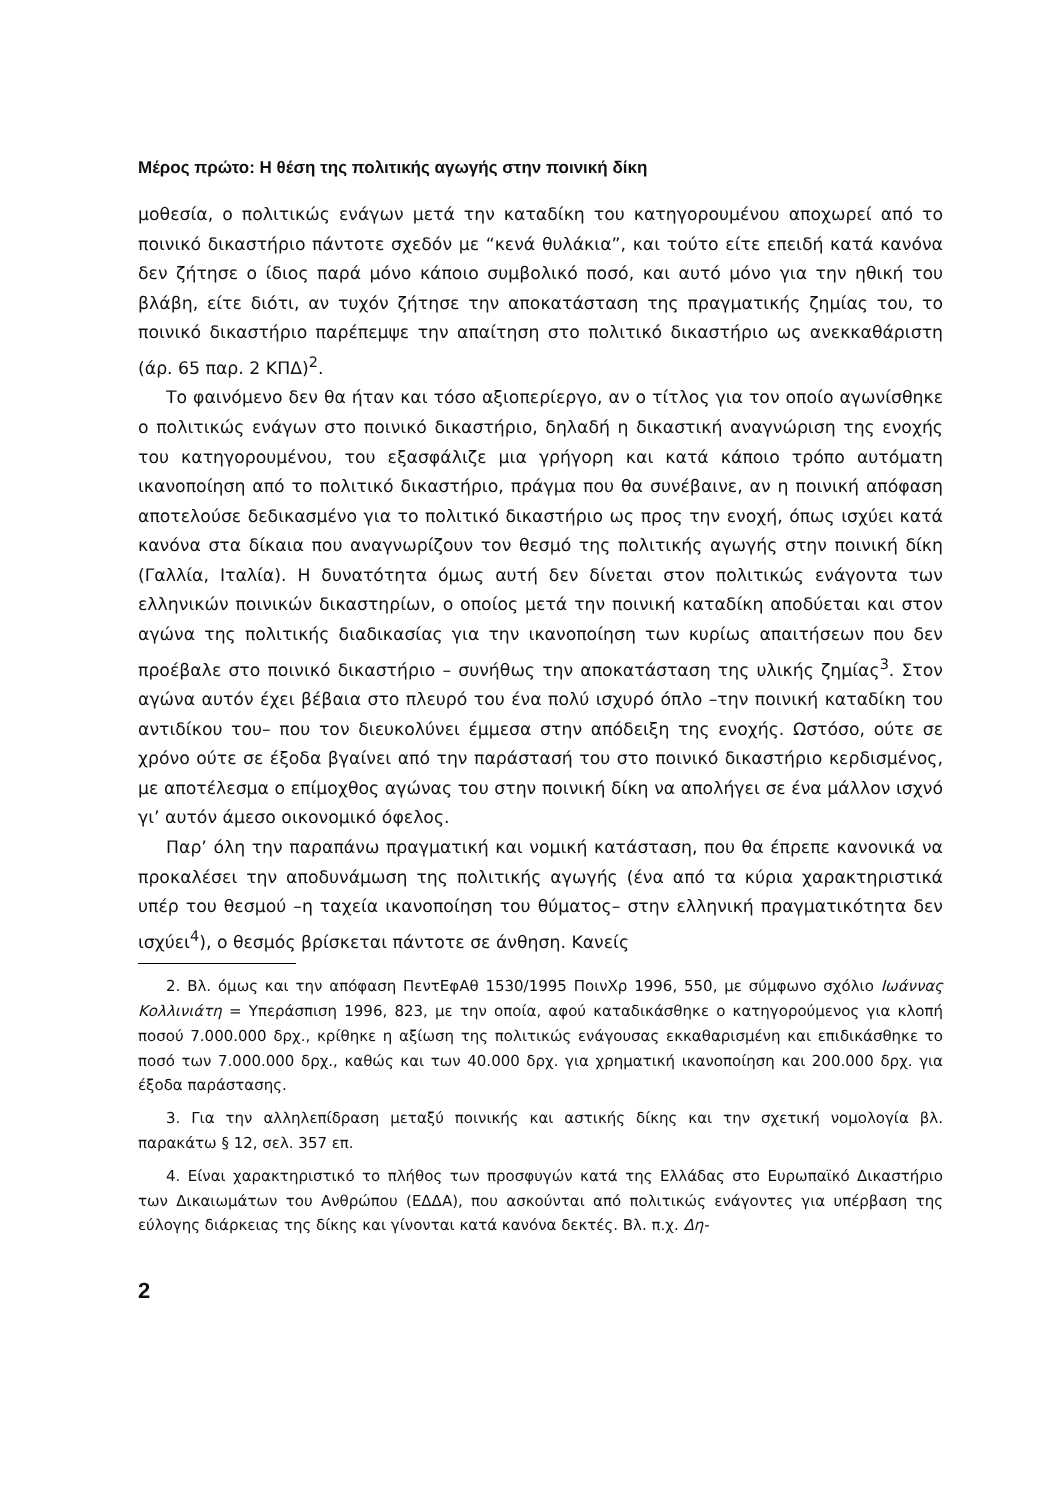Μέρος πρώτο: Η θέση της πολιτικής αγωγής στην ποινική δίκη
μοθεσία, ο πολιτικώς ενάγων μετά την καταδίκη του κατηγορουμένου αποχωρεί από το ποινικό δικαστήριο πάντοτε σχεδόν με “κενά θυλάκια”, και τούτο είτε επειδή κατά κανόνα δεν ζήτησε ο ίδιος παρά μόνο κάποιο συμβολικό ποσό, και αυτό μόνο για την ηθική του βλάβη, είτε διότι, αν τυχόν ζήτησε την αποκατάσταση της πραγματικής ζημίας του, το ποινικό δικαστήριο παρέπεμψε την απαίτηση στο πολιτικό δικαστήριο ως ανεκκαθάριστη (άρ. 65 παρ. 2 ΚΠΔ)<sup>2</sup>.
Το φαινόμενο δεν θα ήταν και τόσο αξιοπερίεργο, αν ο τίτλος για τον οποίο αγωνίσθηκε ο πολιτικώς ενάγων στο ποινικό δικαστήριο, δηλαδή η δικαστική αναγνώριση της ενοχής του κατηγορουμένου, του εξασφάλιζε μια γρήγορη και κατά κάποιο τρόπο αυτόματη ικανοποίηση από το πολιτικό δικαστήριο, πράγμα που θα συνέβαινε, αν η ποινική απόφαση αποτελούσε δεδικασμένο για το πολιτικό δικαστήριο ως προς την ενοχή, όπως ισχύει κατά κανόνα στα δίκαια που αναγνωρίζουν τον θεσμό της πολιτικής αγωγής στην ποινική δίκη (Γαλλία, Ιταλία). Η δυνατότητα όμως αυτή δεν δίνεται στον πολιτικώς ενάγοντα των ελληνικών ποινικών δικαστηρίων, ο οποίος μετά την ποινική καταδίκη αποδύεται και στον αγώνα της πολιτικής διαδικασίας για την ικανοποίηση των κυρίως απαιτήσεων που δεν προέβαλε στο ποινικό δικαστήριο – συνήθως την αποκατάσταση της υλικής ζημίας<sup>3</sup>. Στον αγώνα αυτόν έχει βέβαια στο πλευρό του ένα πολύ ισχυρό όπλο –την ποινική καταδίκη του αντιδίκου του– που τον διευκολύνει έμμεσα στην απόδειξη της ενοχής. Ωστόσο, ούτε σε χρόνο ούτε σε έξοδα βγαίνει από την παράστασή του στο ποινικό δικαστήριο κερδισμένος, με αποτέλεσμα ο επίμοχθος αγώνας του στην ποινική δίκη να απολήγει σε ένα μάλλον ισχνό γι’ αυτόν άμεσο οικονομικό όφελος.
Παρ’ όλη την παραπάνω πραγματική και νομική κατάσταση, που θα έπρεπε κανονικά να προκαλέσει την αποδυνάμωση της πολιτικής αγωγής (ένα από τα κύρια χαρακτηριστικά υπέρ του θεσμού –η ταχεία ικανοποίηση του θύματος– στην ελληνική πραγματικότητα δεν ισχύει<sup>4</sup>), ο θεσμός βρίσκεται πάντοτε σε άνθηση. Κανείς
2. Βλ. όμως και την απόφαση ΠεντΕφΑθ 1530/1995 ΠοινΧρ 1996, 550, με σύμφωνο σχόλιο Ιωάννας Κολλινιάτη = Υπεράσπιση 1996, 823, με την οποία, αφού καταδικάσθηκε ο κατηγορούμενος για κλοπή ποσού 7.000.000 δρχ., κρίθηκε η αξίωση της πολιτικώς ενάγουσας εκκαθαρισμένη και επιδικάσθηκε το ποσό των 7.000.000 δρχ., καθώς και των 40.000 δρχ. για χρηματική ικανοποίηση και 200.000 δρχ. για έξοδα παράστασης.
3. Για την αλληλεπίδραση μεταξύ ποινικής και αστικής δίκης και την σχετική νομολογία βλ. παρακάτω § 12, σελ. 357 επ.
4. Είναι χαρακτηριστικό το πλήθος των προσφυγών κατά της Ελλάδας στο Ευρωπαϊκό Δικαστήριο των Δικαιωμάτων του Ανθρώπου (ΕΔΔΑ), που ασκούνται από πολιτικώς ενάγοντες για υπέρβαση της εύλογης διάρκειας της δίκης και γίνονται κατά κανόνα δεκτές. Βλ. π.χ. Δη-
2